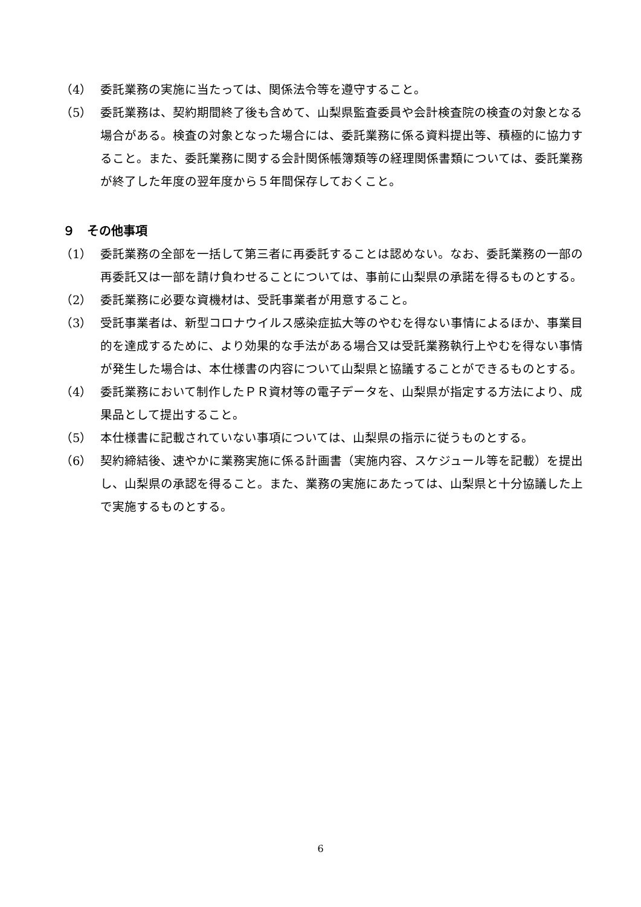（4） 委託業務の実施に当たっては、関係法令等を遵守すること。
（5） 委託業務は、契約期間終了後も含めて、山梨県監査委員や会計検査院の検査の対象となる場合がある。検査の対象となった場合には、委託業務に係る資料提出等、積極的に協力すること。また、委託業務に関する会計関係帳簿類等の経理関係書類については、委託業務が終了した年度の翌年度から５年間保存しておくこと。
９　その他事項
（1） 委託業務の全部を一括して第三者に再委託することは認めない。なお、委託業務の一部の再委託又は一部を請け負わせることについては、事前に山梨県の承諾を得るものとする。
（2） 委託業務に必要な資機材は、受託事業者が用意すること。
（3） 受託事業者は、新型コロナウイルス感染症拡大等のやむを得ない事情によるほか、事業目的を達成するために、より効果的な手法がある場合又は受託業務執行上やむを得ない事情が発生した場合は、本仕様書の内容について山梨県と協議することができるものとする。
（4） 委託業務において制作したＰＲ資材等の電子データを、山梨県が指定する方法により、成果品として提出すること。
（5） 本仕様書に記載されていない事項については、山梨県の指示に従うものとする。
（6） 契約締結後、速やかに業務実施に係る計画書（実施内容、スケジュール等を記載）を提出し、山梨県の承認を得ること。また、業務の実施にあたっては、山梨県と十分協議した上で実施するものとする。
6